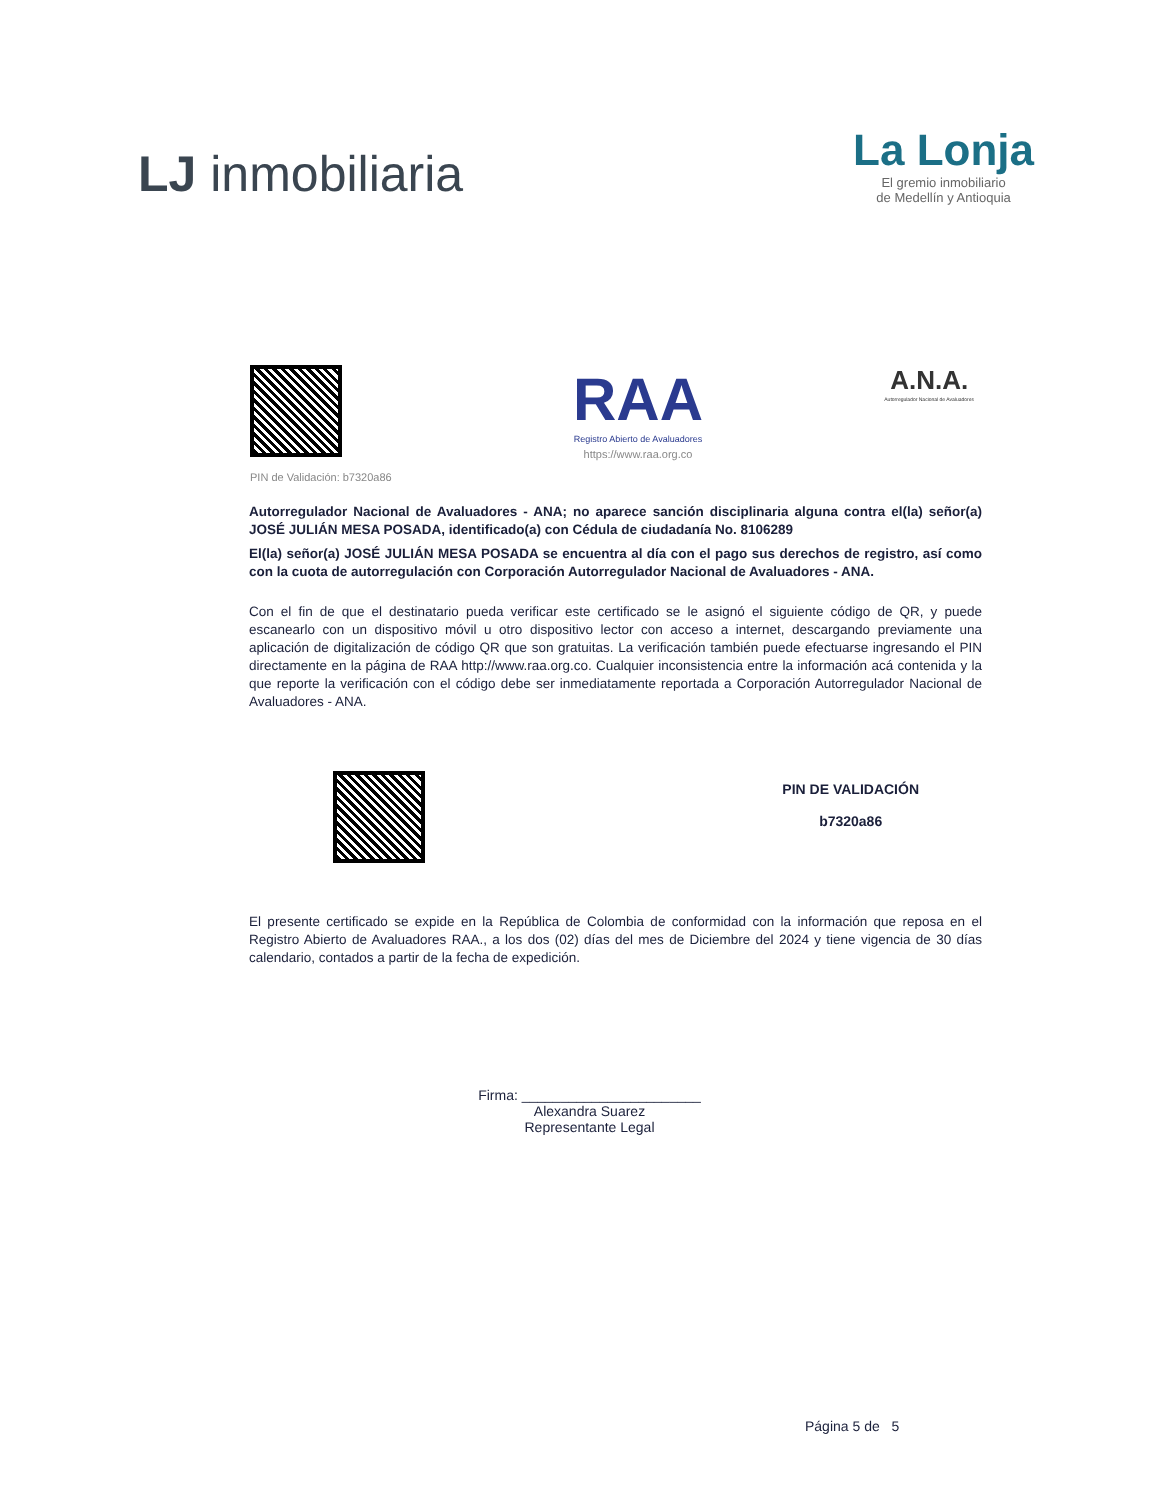LJ inmobiliaria
La Lonja
El gremio inmobiliario
de Medellín y Antioquia
PIN de Validación: b7320a86
RAA
Registro Abierto de Avaluadores
https://www.raa.org.co
A.N.A.
Autorregulador Nacional de Avaluadores
Autorregulador Nacional de Avaluadores - ANA; no aparece sanción disciplinaria alguna contra el(la) señor(a) JOSÉ JULIÁN MESA POSADA, identificado(a) con Cédula de ciudadanía No. 8106289
El(la) señor(a) JOSÉ JULIÁN MESA POSADA se encuentra al día con el pago sus derechos de registro, así como con la cuota de autorregulación con Corporación Autorregulador Nacional de Avaluadores - ANA.
Con el fin de que el destinatario pueda verificar este certificado se le asignó el siguiente código de QR, y puede escanearlo con un dispositivo móvil u otro dispositivo lector con acceso a internet, descargando previamente una aplicación de digitalización de código QR que son gratuitas. La verificación también puede efectuarse ingresando el PIN directamente en la página de RAA http://www.raa.org.co. Cualquier inconsistencia entre la información acá contenida y la que reporte la verificación con el código debe ser inmediatamente reportada a Corporación Autorregulador Nacional de Avaluadores - ANA.
PIN DE VALIDACIÓN
b7320a86
El presente certificado se expide en la República de Colombia de conformidad con la información que reposa en el Registro Abierto de Avaluadores RAA., a los dos (02) días del mes de Diciembre del 2024 y tiene vigencia de 30 días calendario, contados a partir de la fecha de expedición.
Firma: _______________________
Alexandra Suarez
Representante Legal
Página 5 de 5